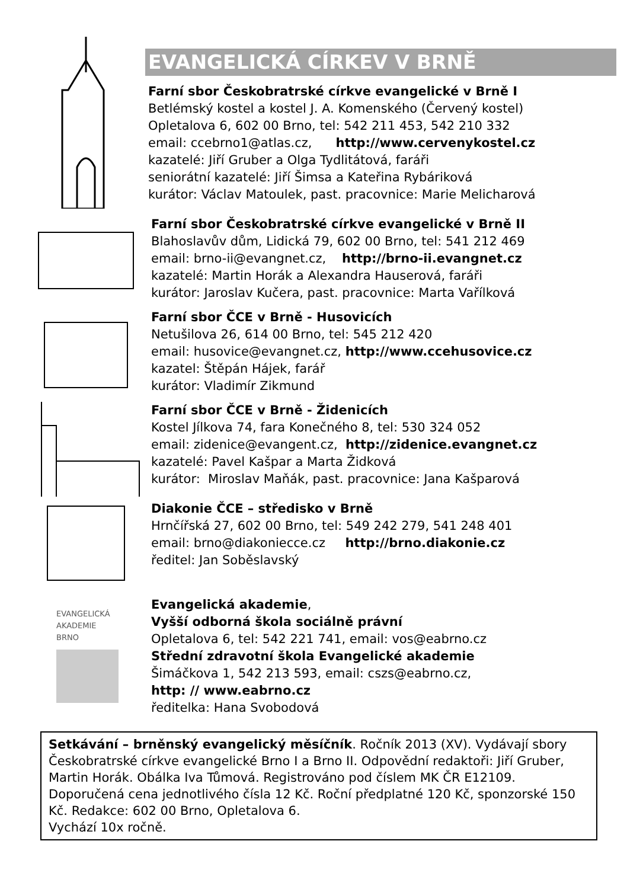EVANGELICKÁ CÍRKEV V BRNĚ
Farní sbor Českobratrské církve evangelické v Brně I
Betlémský kostel a kostel J. A. Komenského (Červený kostel)
Opletalova 6, 602 00 Brno, tel: 542 211 453, 542 210 332
email: ccebrno1@atlas.cz, http://www.cervenykostel.cz
kazatelé: Jiří Gruber a Olga Tydlitátová, faráři
seniorátní kazatelé: Jiří Šimsa a Kateřina Rybáriková
kurátor: Václav Matoulek, past. pracovnice: Marie Melicharová
Farní sbor Českobratrské církve evangelické v Brně II
Blahoslavův dům, Lidická 79, 602 00 Brno, tel: 541 212 469
email: brno-ii@evangnet.cz, http://brno-ii.evangnet.cz
kazatelé: Martin Horák a Alexandra Hauserová, faráři
kurátor: Jaroslav Kučera, past. pracovnice: Marta Vařílková
Farní sbor ČCE v Brně - Husovicích
Netušilova 26, 614 00 Brno, tel: 545 212 420
email: husovice@evangnet.cz, http://www.ccehusovice.cz
kazatel: Štěpán Hájek, farář
kurátor: Vladimír Zikmund
Farní sbor ČCE v Brně - Židenicích
Kostel Jílkova 74, fara Konečného 8, tel: 530 324 052
email: zidenice@evangent.cz, http://zidenice.evangnet.cz
kazatelé: Pavel Kašpar a Marta Židková
kurátor: Miroslav Maňák, past. pracovnice: Jana Kašparová
Diakonie ČCE – středisko v Brně
Hrnčířská 27, 602 00 Brno, tel: 549 242 279, 541 248 401
email: brno@diakoniecce.cz http://brno.diakonie.cz
ředitel: Jan Soběslavský
EVANGELICKÁ
AKADEMIE
BRNO
Evangelická akademie,
Vyšší odborná škola sociálně právní
Opletalova 6, tel: 542 221 741, email: vos@eabrno.cz
Střední zdravotní škola Evangelické akademie
Šimáčkova 1, 542 213 593, email: cszs@eabrno.cz,
http: // www.eabrno.cz
ředitelka: Hana Svobodová
Setkávání – brněnský evangelický měsíčník. Ročník 2013 (XV). Vydávají sbory Českobratrské církve evangelické Brno I a Brno II. Odpovědní redaktoři: Jiří Gruber, Martin Horák. Obálka Iva Tůmová. Registrováno pod číslem MK ČR E12109. Doporučená cena jednotlivého čísla 12 Kč. Roční předplatné 120 Kč, sponzorské 150 Kč. Redakce: 602 00 Brno, Opletalova 6.
Vychází 10x ročně.